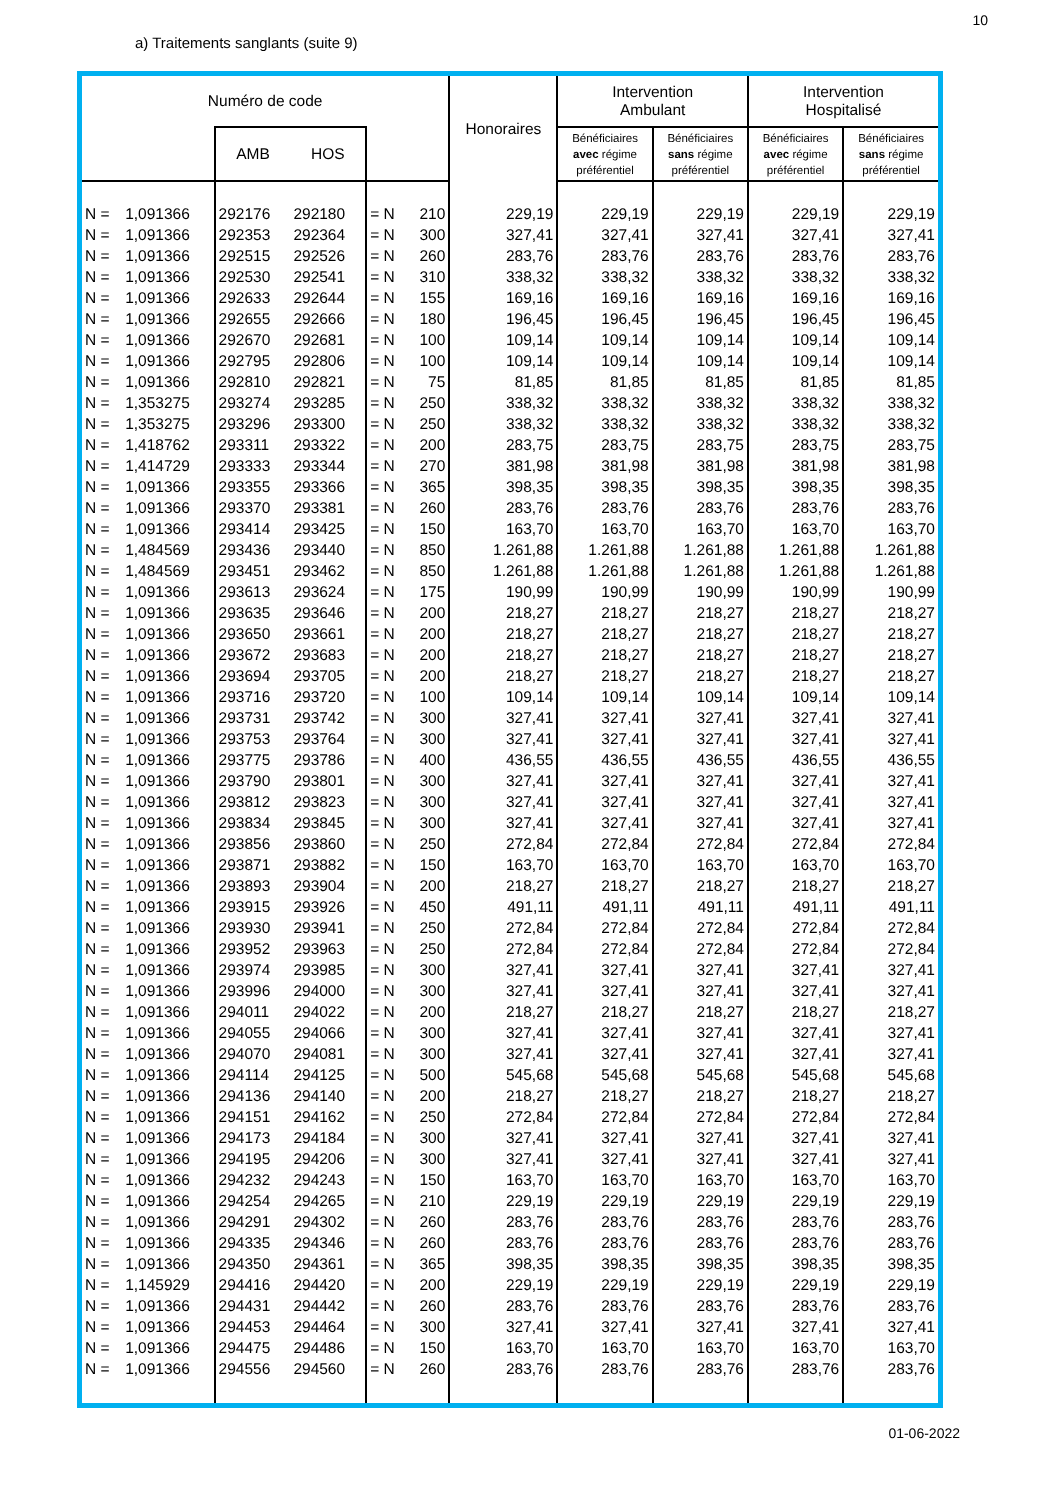10
a) Traitements sanglants (suite 9)
| Numéro de code | | | | | | Honoraires | Intervention Ambulant | | Intervention Hospitalisé | |
| --- | --- | --- | --- | --- | --- | --- | --- | --- | --- | --- |
| | | AMB | HOS | | | | Bénéficiaires avec régime préférentiel | Bénéficiaires sans régime préférentiel | Bénéficiaires avec régime préférentiel | Bénéficiaires sans régime préférentiel |
| N = | 1,091366 | 292176 | 292180 | = N | 210 | 229,19 | 229,19 | 229,19 | 229,19 | 229,19 |
| N = | 1,091366 | 292353 | 292364 | = N | 300 | 327,41 | 327,41 | 327,41 | 327,41 | 327,41 |
| N = | 1,091366 | 292515 | 292526 | = N | 260 | 283,76 | 283,76 | 283,76 | 283,76 | 283,76 |
| N = | 1,091366 | 292530 | 292541 | = N | 310 | 338,32 | 338,32 | 338,32 | 338,32 | 338,32 |
| N = | 1,091366 | 292633 | 292644 | = N | 155 | 169,16 | 169,16 | 169,16 | 169,16 | 169,16 |
| N = | 1,091366 | 292655 | 292666 | = N | 180 | 196,45 | 196,45 | 196,45 | 196,45 | 196,45 |
| N = | 1,091366 | 292670 | 292681 | = N | 100 | 109,14 | 109,14 | 109,14 | 109,14 | 109,14 |
| N = | 1,091366 | 292795 | 292806 | = N | 100 | 109,14 | 109,14 | 109,14 | 109,14 | 109,14 |
| N = | 1,091366 | 292810 | 292821 | = N | 75 | 81,85 | 81,85 | 81,85 | 81,85 | 81,85 |
| N = | 1,353275 | 293274 | 293285 | = N | 250 | 338,32 | 338,32 | 338,32 | 338,32 | 338,32 |
| N = | 1,353275 | 293296 | 293300 | = N | 250 | 338,32 | 338,32 | 338,32 | 338,32 | 338,32 |
| N = | 1,418762 | 293311 | 293322 | = N | 200 | 283,75 | 283,75 | 283,75 | 283,75 | 283,75 |
| N = | 1,414729 | 293333 | 293344 | = N | 270 | 381,98 | 381,98 | 381,98 | 381,98 | 381,98 |
| N = | 1,091366 | 293355 | 293366 | = N | 365 | 398,35 | 398,35 | 398,35 | 398,35 | 398,35 |
| N = | 1,091366 | 293370 | 293381 | = N | 260 | 283,76 | 283,76 | 283,76 | 283,76 | 283,76 |
| N = | 1,091366 | 293414 | 293425 | = N | 150 | 163,70 | 163,70 | 163,70 | 163,70 | 163,70 |
| N = | 1,484569 | 293436 | 293440 | = N | 850 | 1.261,88 | 1.261,88 | 1.261,88 | 1.261,88 | 1.261,88 |
| N = | 1,484569 | 293451 | 293462 | = N | 850 | 1.261,88 | 1.261,88 | 1.261,88 | 1.261,88 | 1.261,88 |
| N = | 1,091366 | 293613 | 293624 | = N | 175 | 190,99 | 190,99 | 190,99 | 190,99 | 190,99 |
| N = | 1,091366 | 293635 | 293646 | = N | 200 | 218,27 | 218,27 | 218,27 | 218,27 | 218,27 |
| N = | 1,091366 | 293650 | 293661 | = N | 200 | 218,27 | 218,27 | 218,27 | 218,27 | 218,27 |
| N = | 1,091366 | 293672 | 293683 | = N | 200 | 218,27 | 218,27 | 218,27 | 218,27 | 218,27 |
| N = | 1,091366 | 293694 | 293705 | = N | 200 | 218,27 | 218,27 | 218,27 | 218,27 | 218,27 |
| N = | 1,091366 | 293716 | 293720 | = N | 100 | 109,14 | 109,14 | 109,14 | 109,14 | 109,14 |
| N = | 1,091366 | 293731 | 293742 | = N | 300 | 327,41 | 327,41 | 327,41 | 327,41 | 327,41 |
| N = | 1,091366 | 293753 | 293764 | = N | 300 | 327,41 | 327,41 | 327,41 | 327,41 | 327,41 |
| N = | 1,091366 | 293775 | 293786 | = N | 400 | 436,55 | 436,55 | 436,55 | 436,55 | 436,55 |
| N = | 1,091366 | 293790 | 293801 | = N | 300 | 327,41 | 327,41 | 327,41 | 327,41 | 327,41 |
| N = | 1,091366 | 293812 | 293823 | = N | 300 | 327,41 | 327,41 | 327,41 | 327,41 | 327,41 |
| N = | 1,091366 | 293834 | 293845 | = N | 300 | 327,41 | 327,41 | 327,41 | 327,41 | 327,41 |
| N = | 1,091366 | 293856 | 293860 | = N | 250 | 272,84 | 272,84 | 272,84 | 272,84 | 272,84 |
| N = | 1,091366 | 293871 | 293882 | = N | 150 | 163,70 | 163,70 | 163,70 | 163,70 | 163,70 |
| N = | 1,091366 | 293893 | 293904 | = N | 200 | 218,27 | 218,27 | 218,27 | 218,27 | 218,27 |
| N = | 1,091366 | 293915 | 293926 | = N | 450 | 491,11 | 491,11 | 491,11 | 491,11 | 491,11 |
| N = | 1,091366 | 293930 | 293941 | = N | 250 | 272,84 | 272,84 | 272,84 | 272,84 | 272,84 |
| N = | 1,091366 | 293952 | 293963 | = N | 250 | 272,84 | 272,84 | 272,84 | 272,84 | 272,84 |
| N = | 1,091366 | 293974 | 293985 | = N | 300 | 327,41 | 327,41 | 327,41 | 327,41 | 327,41 |
| N = | 1,091366 | 293996 | 294000 | = N | 300 | 327,41 | 327,41 | 327,41 | 327,41 | 327,41 |
| N = | 1,091366 | 294011 | 294022 | = N | 200 | 218,27 | 218,27 | 218,27 | 218,27 | 218,27 |
| N = | 1,091366 | 294055 | 294066 | = N | 300 | 327,41 | 327,41 | 327,41 | 327,41 | 327,41 |
| N = | 1,091366 | 294070 | 294081 | = N | 300 | 327,41 | 327,41 | 327,41 | 327,41 | 327,41 |
| N = | 1,091366 | 294114 | 294125 | = N | 500 | 545,68 | 545,68 | 545,68 | 545,68 | 545,68 |
| N = | 1,091366 | 294136 | 294140 | = N | 200 | 218,27 | 218,27 | 218,27 | 218,27 | 218,27 |
| N = | 1,091366 | 294151 | 294162 | = N | 250 | 272,84 | 272,84 | 272,84 | 272,84 | 272,84 |
| N = | 1,091366 | 294173 | 294184 | = N | 300 | 327,41 | 327,41 | 327,41 | 327,41 | 327,41 |
| N = | 1,091366 | 294195 | 294206 | = N | 300 | 327,41 | 327,41 | 327,41 | 327,41 | 327,41 |
| N = | 1,091366 | 294232 | 294243 | = N | 150 | 163,70 | 163,70 | 163,70 | 163,70 | 163,70 |
| N = | 1,091366 | 294254 | 294265 | = N | 210 | 229,19 | 229,19 | 229,19 | 229,19 | 229,19 |
| N = | 1,091366 | 294291 | 294302 | = N | 260 | 283,76 | 283,76 | 283,76 | 283,76 | 283,76 |
| N = | 1,091366 | 294335 | 294346 | = N | 260 | 283,76 | 283,76 | 283,76 | 283,76 | 283,76 |
| N = | 1,091366 | 294350 | 294361 | = N | 365 | 398,35 | 398,35 | 398,35 | 398,35 | 398,35 |
| N = | 1,145929 | 294416 | 294420 | = N | 200 | 229,19 | 229,19 | 229,19 | 229,19 | 229,19 |
| N = | 1,091366 | 294431 | 294442 | = N | 260 | 283,76 | 283,76 | 283,76 | 283,76 | 283,76 |
| N = | 1,091366 | 294453 | 294464 | = N | 300 | 327,41 | 327,41 | 327,41 | 327,41 | 327,41 |
| N = | 1,091366 | 294475 | 294486 | = N | 150 | 163,70 | 163,70 | 163,70 | 163,70 | 163,70 |
| N = | 1,091366 | 294556 | 294560 | = N | 260 | 283,76 | 283,76 | 283,76 | 283,76 | 283,76 |
01-06-2022